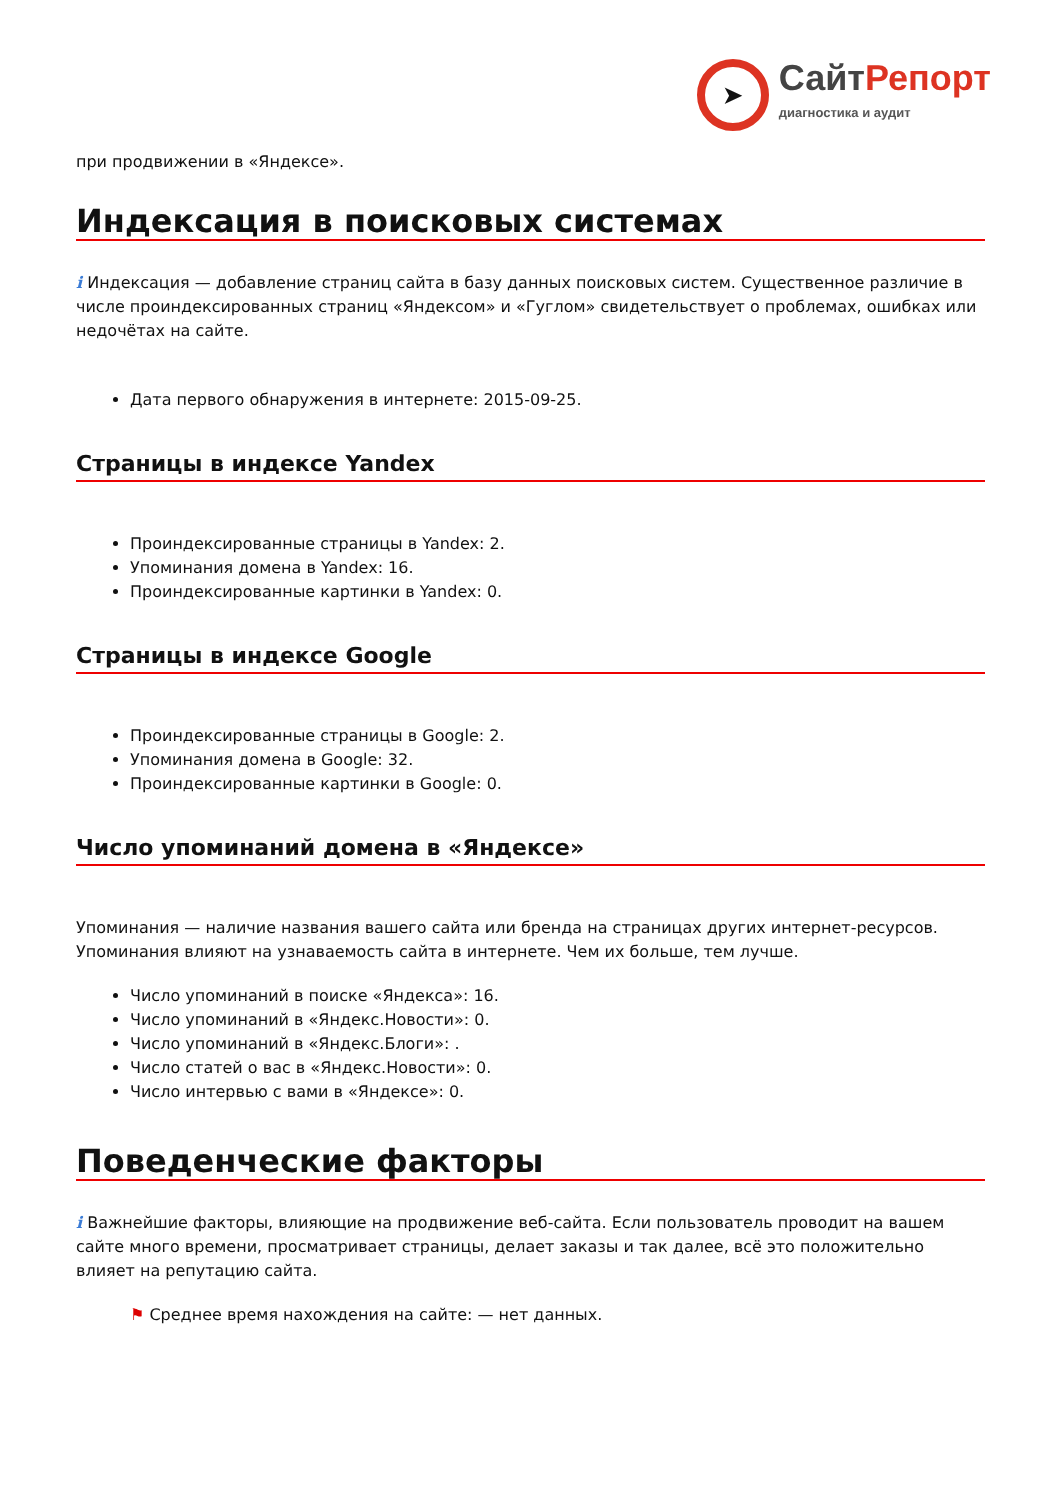➤
Сайт Репорт
диагностика и аудит
при продвижении в «Яндексе».
Индексация в поисковых системах
i Индексация — добавление страниц сайта в базу данных поисковых систем. Существенное различие в числе проиндексированных страниц «Яндексом» и «Гуглом» свидетельствует о проблемах, ошибках или недочётах на сайте.
Дата первого обнаружения в интернете: 2015-09-25.
Страницы в индексе Yandex
Проиндексированные страницы в Yandex: 2.
Упоминания домена в Yandex: 16.
Проиндексированные картинки в Yandex: 0.
Страницы в индексе Google
Проиндексированные страницы в Google: 2.
Упоминания домена в Google: 32.
Проиндексированные картинки в Google: 0.
Число упоминаний домена в «Яндексе»
Упоминания — наличие названия вашего сайта или бренда на страницах других интернет-ресурсов. Упоминания влияют на узнаваемость сайта в интернете. Чем их больше, тем лучше.
Число упоминаний в поиске «Яндекса»: 16.
Число упоминаний в «Яндекс.Новости»: 0.
Число упоминаний в «Яндекс.Блоги»: .
Число статей о вас в «Яндекс.Новости»: 0.
Число интервью с вами в «Яндексе»: 0.
Поведенческие факторы
i Важнейшие факторы, влияющие на продвижение веб-сайта. Если пользователь проводит на вашем сайте много времени, просматривает страницы, делает заказы и так далее, всё это положительно влияет на репутацию сайта.
⚑ Среднее время нахождения на сайте: — нет данных.